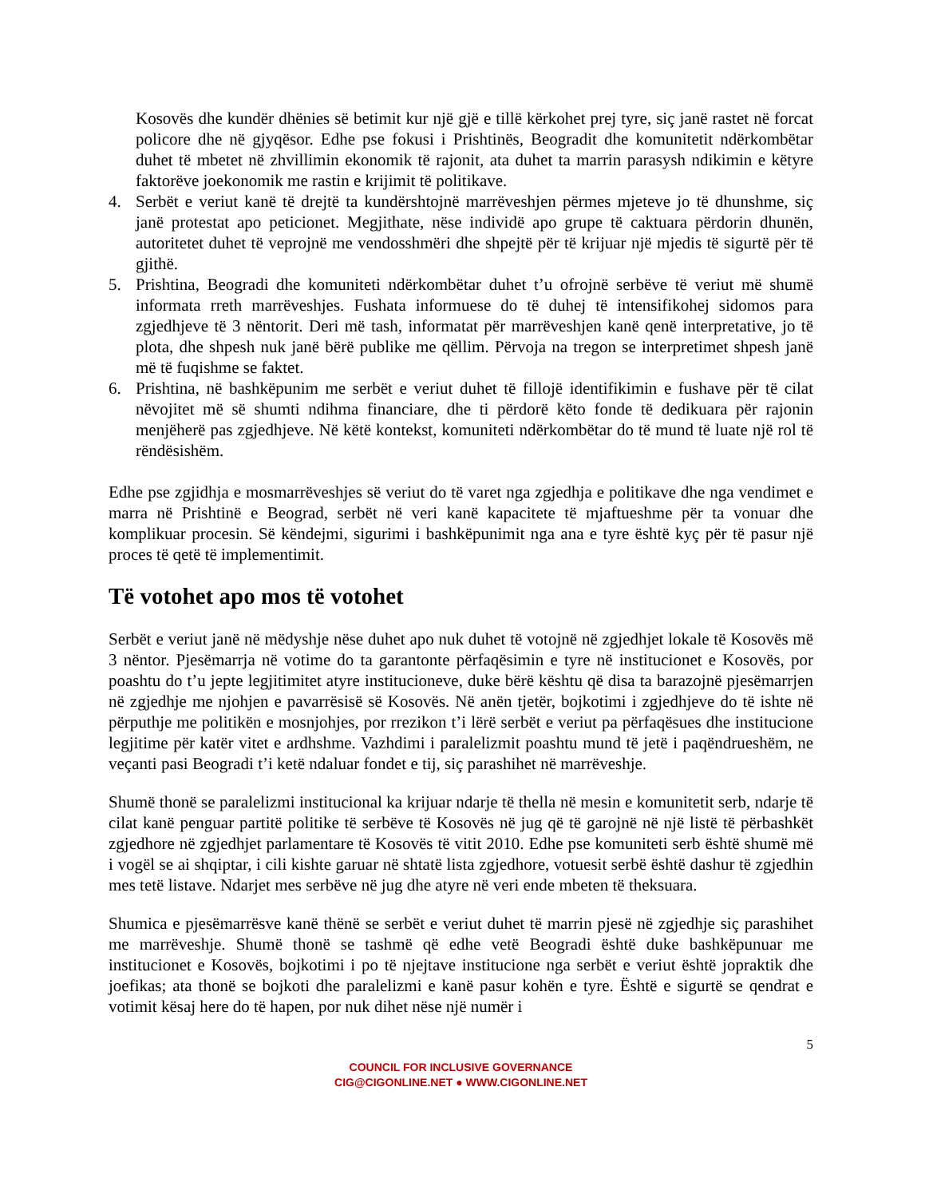Kosovës dhe kundër dhënies së betimit kur një gjë e tillë kërkohet prej tyre, siç janë rastet në forcat policore dhe në gjyqësor. Edhe pse fokusi i Prishtinës, Beogradit dhe komunitetit ndërkombëtar duhet të mbetet në zhvillimin ekonomik të rajonit, ata duhet ta marrin parasysh ndikimin e këtyre faktorëve joekonomik me rastin e krijimit të politikave.
4. Serbët e veriut kanë të drejtë ta kundërshtojnë marrëveshjen përmes mjeteve jo të dhunshme, siç janë protestat apo peticionet. Megjithate, nëse individë apo grupe të caktuara përdorin dhunën, autoritetet duhet të veprojnë me vendosshmëri dhe shpejtë për të krijuar një mjedis të sigurtë për të gjithë.
5. Prishtina, Beogradi dhe komuniteti ndërkombëtar duhet t’u ofrojnë serbëve të veriut më shumë informata rreth marrëveshjes. Fushata informuese do të duhej të intensifikohej sidomos para zgjedhjeve të 3 nëntorit. Deri më tash, informatat për marrëveshjen kanë qenë interpretative, jo të plota, dhe shpesh nuk janë bërë publike me qëllim. Përvoja na tregon se interpretimet shpesh janë më të fuqishme se faktet.
6. Prishtina, në bashkëpunim me serbët e veriut duhet të fillojë identifikimin e fushave për të cilat nëvojitet më së shumti ndihma financiare, dhe ti përdorë këto fonde të dedikuara për rajonin menjëherë pas zgjedhjeve. Në këtë kontekst, komuniteti ndërkombëtar do të mund të luate një rol të rëndësishëm.
Edhe pse zgjidhja e mosmarrëveshjes së veriut do të varet nga zgjedhja e politikave dhe nga vendimet e marra në Prishtinë e Beograd, serbët në veri kanë kapacitete të mjaftueshme për ta vonuar dhe komplikuar procesin. Së këndejmi, sigurimi i bashkëpunimit nga ana e tyre është kyç për të pasur një proces të qetë të implementimit.
Të votohet apo mos të votohet
Serbët e veriut janë në mëdyshje nëse duhet apo nuk duhet të votojnë në zgjedhjet lokale të Kosovës më 3 nëntor. Pjesëmarrja në votime do ta garantonte përfaqësimin e tyre në institucionet e Kosovës, por poashtu do t’u jepte legjitimitet atyre institucioneve, duke bërë kështu që disa ta barazojnë pjesëmarrjen në zgjedhje me njohjen e pavarrësisë së Kosovës. Në anën tjetër, bojkotimi i zgjedhjeve do të ishte në përputhje me politikën e mosnjohjes, por rrezikon t’i lërë serbët e veriut pa përfaqësues dhe institucione legjitime për katër vitet e ardhshme. Vazhdimi i paralelizmit poashtu mund të jetë i paqëndrueshëm, ne veçanti pasi Beogradi t’i ketë ndaluar fondet e tij, siç parashihet në marrëveshje.
Shumë thonë se paralelizmi institucional ka krijuar ndarje të thella në mesin e komunitetit serb, ndarje të cilat kanë penguar partitë politike të serbëve të Kosovës në jug që të garojnë në një listë të përbashkët zgjedhore në zgjedhjet parlamentare të Kosovës të vitit 2010. Edhe pse komuniteti serb është shumë më i vogël se ai shqiptar, i cili kishte garuar në shtatë lista zgjedhore, votuesit serbë është dashur të zgjedhin mes tetë listave. Ndarjet mes serbëve në jug dhe atyre në veri ende mbeten të theksuara.
Shumica e pjesëmarrësve kanë thënë se serbët e veriut duhet të marrin pjesë në zgjedhje siç parashihet me marrëveshje. Shumë thonë se tashmë që edhe vetë Beogradi është duke bashkëpunuar me institucionet e Kosovës, bojkotimi i po të njejtave institucione nga serbët e veriut është jopraktik dhe joefikas; ata thonë se bojkoti dhe paralelizmi e kanë pasur kohën e tyre. Është e sigurtë se qendrat e votimit kësaj here do të hapen, por nuk dihet nëse një numër i
5
COUNCIL FOR INCLUSIVE GOVERNANCE
CIG@CIGONLINE.NET ● WWW.CIGONLINE.NET